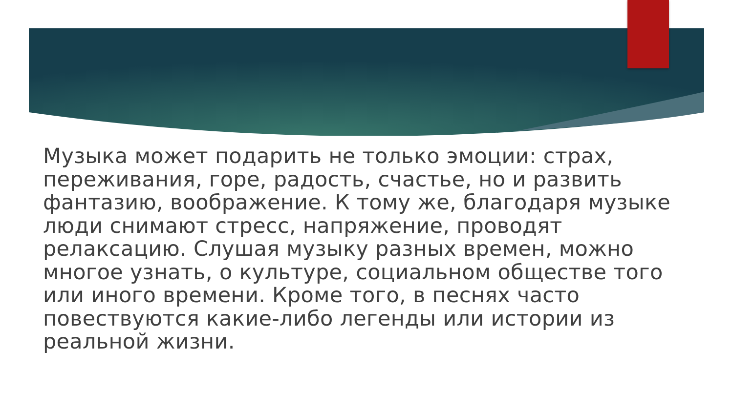Музыка может подарить не только эмоции: страх, переживания, горе, радость, счастье, но и развить фантазию, воображение. К тому же, благодаря музыке люди снимают стресс, напряжение, проводят релаксацию. Слушая музыку разных времен, можно многое узнать, о культуре, социальном обществе того или иного времени. Кроме того, в песнях часто повествуются какие-либо легенды или истории из реальной жизни.